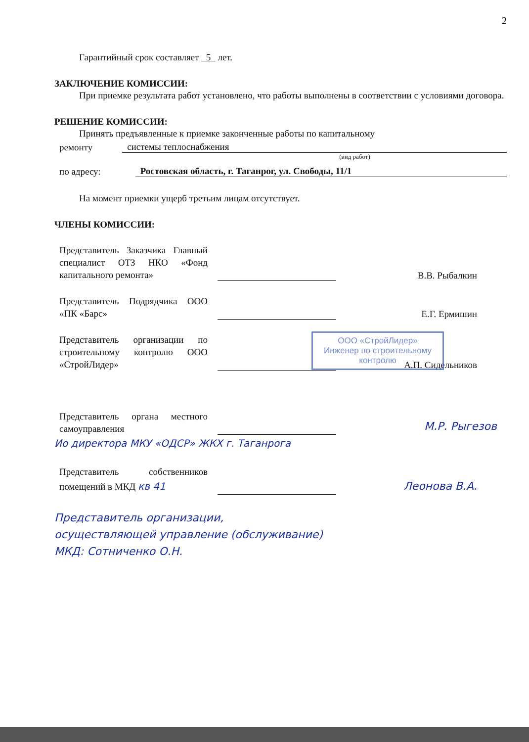2
Гарантийный срок составляет 5 лет.
ЗАКЛЮЧЕНИЕ КОМИССИИ:
При приемке результата работ установлено, что работы выполнены в соответствии с условиями договора.
РЕШЕНИЕ КОМИССИИ:
Принять предъявленные к приемке законченные работы по капитальному
ремонту системы теплоснабжения
(вид работ)
по адресу: Ростовская область, г. Таганрог, ул. Свободы, 11/1
На момент приемки ущерб третьим лицам отсутствует.
ЧЛЕНЫ КОМИССИИ:
Представитель Заказчика Главный специалист ОТЗ НКО «Фонд капитального ремонта»
В.В. Рыбалкин
Представитель Подрядчика ООО «ПК «Барс»
Е.Г. Ермишин
Представитель организации по строительному контролю ООО «СтройЛидер»
А.П. Сидельников
Представитель органа местного самоуправления
М.Р. Рыгезов
Ио директора МКУ «ОДСР» ЖКХ г. Таганрога
Представитель собственников помещений в МКД кв 41
Леонова В.А.
Представитель организации,
осуществляющей управление (обслуживание)
МКД: Сотниченко О.Н.
ООО «СтройЛидер»
Инженер по строительному контролю